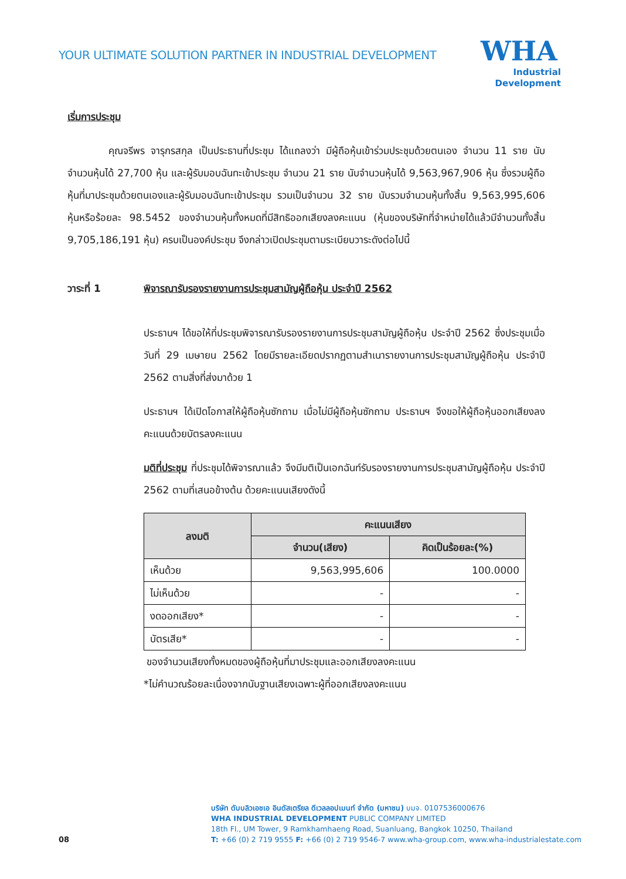YOUR ULTIMATE SOLUTION PARTNER IN INDUSTRIAL DEVELOPMENT
WHA
Industrial
Development
เริ่มการประชุม
คุณจรีพร จารุกรสกุล เป็นประธานที่ประชุม ได้แถลงว่า มีผู้ถือหุ้นเข้าร่วมประชุมด้วยตนเอง จำนวน 11 ราย นับจำนวนหุ้นได้ 27,700 หุ้น และผู้รับมอบฉันทะเข้าประชุม จำนวน 21 ราย นับจำนวนหุ้นได้ 9,563,967,906 หุ้น ซึ่งรวมผู้ถือหุ้นที่มาประชุมด้วยตนเองและผู้รับมอบฉันทะเข้าประชุม รวมเป็นจำนวน 32 ราย นับรวมจำนวนหุ้นทั้งสิ้น 9,563,995,606 หุ้นหรือร้อยละ 98.5452 ของจำนวนหุ้นทั้งหมดที่มีสิทธิออกเสียงลงคะแนน (หุ้นของบริษัทที่จำหน่ายได้แล้วมีจำนวนทั้งสิ้น 9,705,186,191 หุ้น) ครบเป็นองค์ประชุม จึงกล่าวเปิดประชุมตามระเบียบวาระดังต่อไปนี้
วาระที่ 1 พิจารณารับรองรายงานการประชุมสามัญผู้ถือหุ้น ประจำปี 2562
ประธานฯ ได้ขอให้ที่ประชุมพิจารณารับรองรายงานการประชุมสามัญผู้ถือหุ้น ประจำปี 2562 ซึ่งประชุมเมื่อวันที่ 29 เมษายน 2562 โดยมีรายละเอียดปรากฏตามสำเนารายงานการประชุมสามัญผู้ถือหุ้น ประจำปี 2562 ตามสิ่งที่ส่งมาด้วย 1
ประธานฯ ได้เปิดโอกาสให้ผู้ถือหุ้นซักถาม เมื่อไม่มีผู้ถือหุ้นซักถาม ประธานฯ จึงขอให้ผู้ถือหุ้นออกเสียงลงคะแนนด้วยบัตรลงคะแนน
มติที่ประชุม ที่ประชุมได้พิจารณาแล้ว จึงมีมติเป็นเอกฉันท์รับรองรายงานการประชุมสามัญผู้ถือหุ้น ประจำปี 2562 ตามที่เสนอข้างต้น ด้วยคะแนนเสียงดังนี้
| ลงมติ | คะแนนเสียง | |
| --- | --- | --- |
| | จำนวน(เสียง) | คิดเป็นร้อยละ(%) |
| เห็นด้วย | 9,563,995,606 | 100.0000 |
| ไม่เห็นด้วย | - | - |
| งดออกเสียง* | - | - |
| บัตรเสีย* | - | - |
ของจำนวนเสียงทั้งหมดของผู้ถือหุ้นที่มาประชุมและออกเสียงลงคะแนน
*ไม่คำนวณร้อยละเนื่องจากนับฐานเสียงเฉพาะผู้ที่ออกเสียงลงคะแนน
บริษัท ดับบลิวเอชเอ อินดัสเตรียล ดีเวลลอปเมนท์ จำกัด (มหาชน) บมจ. 0107536000676
WHA INDUSTRIAL DEVELOPMENT PUBLIC COMPANY LIMITED
18th Fl., UM Tower, 9 Ramkhamhaeng Road, Suanluang, Bangkok 10250, Thailand
T: +66 (0) 2 719 9555 F: +66 (0) 2 719 9546-7 www.wha-group.com, www.wha-industrialestate.com
08